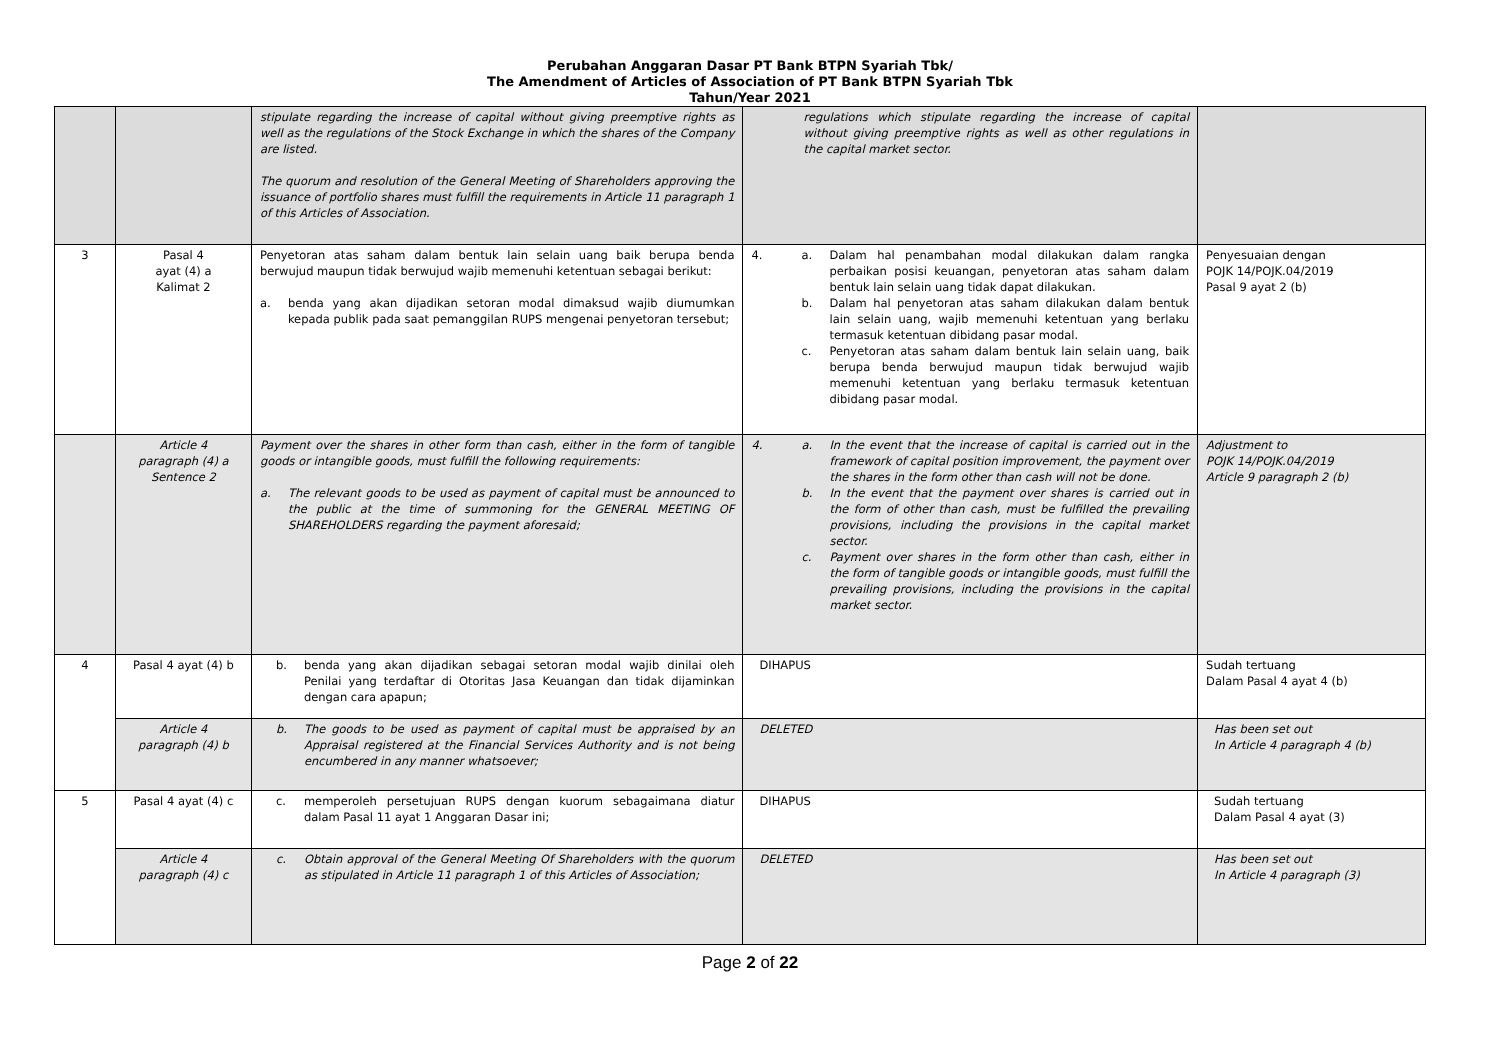Perubahan Anggaran Dasar PT Bank BTPN Syariah Tbk/
The Amendment of Articles of Association of PT Bank BTPN Syariah Tbk
Tahun/Year 2021
| | | stipulate regarding the increase of capital without giving preemptive rights as well as the regulations of the Stock Exchange in which the shares of the Company are listed. The quorum and resolution of the General Meeting of Shareholders approving the issuance of portfolio shares must fulfill the requirements in Article 11 paragraph 1 of this Articles of Association. | regulations which stipulate regarding the increase of capital without giving preemptive rights as well as other regulations in the capital market sector. | |
| 3 | Pasal 4 ayat (4) a Kalimat 2 | Penyetoran atas saham dalam bentuk lain selain uang baik berupa benda berwujud maupun tidak berwujud wajib memenuhi ketentuan sebagai berikut: a. benda yang akan dijadikan setoran modal dimaksud wajib diumumkan kepada publik pada saat pemanggilan RUPS mengenai penyetoran tersebut; | 4. a. Dalam hal penambahan modal dilakukan dalam rangka perbaikan posisi keuangan, penyetoran atas saham dalam bentuk lain selain uang tidak dapat dilakukan. b. Dalam hal penyetoran atas saham dilakukan dalam bentuk lain selain uang, wajib memenuhi ketentuan yang berlaku termasuk ketentuan dibidang pasar modal. c. Penyetoran atas saham dalam bentuk lain selain uang, baik berupa benda berwujud maupun tidak berwujud wajib memenuhi ketentuan yang berlaku termasuk ketentuan dibidang pasar modal. | Penyesuaian dengan POJK 14/POJK.04/2019 Pasal 9 ayat 2 (b) |
| | Article 4 paragraph (4) a Sentence 2 | Payment over the shares in other form than cash, either in the form of tangible goods or intangible goods, must fulfill the following requirements: a. The relevant goods to be used as payment of capital must be announced to the public at the time of summoning for the GENERAL MEETING OF SHAREHOLDERS regarding the payment aforesaid; | 4. a. In the event that the increase of capital is carried out in the framework of capital position improvement, the payment over the shares in the form other than cash will not be done. b. In the event that the payment over shares is carried out in the form of other than cash, must be fulfilled the prevailing provisions, including the provisions in the capital market sector. c. Payment over shares in the form other than cash, either in the form of tangible goods or intangible goods, must fulfill the prevailing provisions, including the provisions in the capital market sector. | Adjustment to POJK 14/POJK.04/2019 Article 9 paragraph 2 (b) |
| 4 | Pasal 4 ayat (4) b | b. benda yang akan dijadikan sebagai setoran modal wajib dinilai oleh Penilai yang terdaftar di Otoritas Jasa Keuangan dan tidak dijaminkan dengan cara apapun; | DIHAPUS | Sudah tertuang Dalam Pasal 4 ayat 4 (b) |
| | Article 4 paragraph (4) b | b. The goods to be used as payment of capital must be appraised by an Appraisal registered at the Financial Services Authority and is not being encumbered in any manner whatsoever; | DELETED | Has been set out In Article 4 paragraph 4 (b) |
| 5 | Pasal 4 ayat (4) c | c. memperoleh persetujuan RUPS dengan kuorum sebagaimana diatur dalam Pasal 11 ayat 1 Anggaran Dasar ini; | DIHAPUS | Sudah tertuang Dalam Pasal 4 ayat (3) |
| | Article 4 paragraph (4) c | c. Obtain approval of the General Meeting Of Shareholders with the quorum as stipulated in Article 11 paragraph 1 of this Articles of Association; | DELETED | Has been set out In Article 4 paragraph (3) |
Page 2 of 22